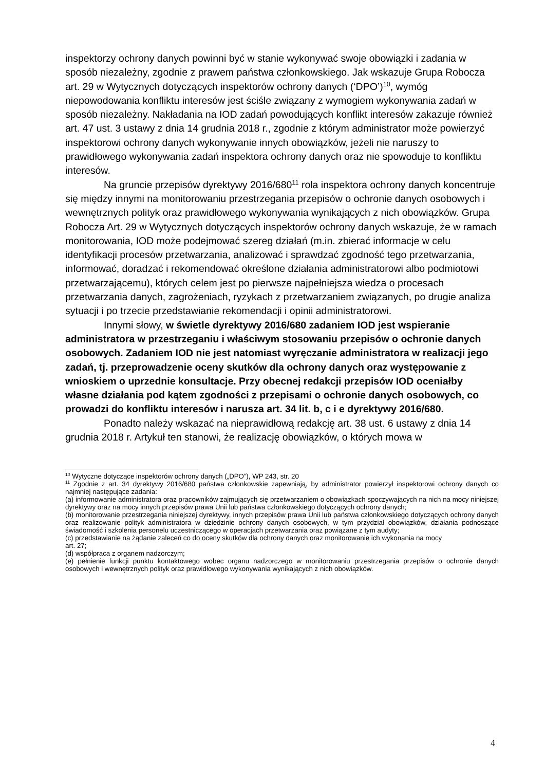inspektorzy ochrony danych powinni być w stanie wykonywać swoje obowiązki i zadania w sposób niezależny, zgodnie z prawem państwa członkowskiego. Jak wskazuje Grupa Robocza art. 29 w Wytycznych dotyczących inspektorów ochrony danych (‘DPO’)<sup>10</sup>, wymóg niepowodowania konfliktu interesów jest ściśle związany z wymogiem wykonywania zadań w sposób niezależny. Nakładania na IOD zadań powodujących konflikt interesów zakazuje również art. 47 ust. 3 ustawy z dnia 14 grudnia 2018 r., zgodnie z którym administrator może powierzyć inspektorowi ochrony danych wykonywanie innych obowiązków, jeżeli nie naruszy to prawidłowego wykonywania zadań inspektora ochrony danych oraz nie spowoduje to konfliktu interesów.
Na gruncie przepisów dyrektywy 2016/680<sup>11</sup> rola inspektora ochrony danych koncentruje się między innymi na monitorowaniu przestrzegania przepisów o ochronie danych osobowych i wewnętrznych polityk oraz prawidłowego wykonywania wynikających z nich obowiązków. Grupa Robocza Art. 29 w Wytycznych dotyczących inspektorów ochrony danych wskazuje, że w ramach monitorowania, IOD może podejmować szereg działań (m.in. zbierać informacje w celu identyfikacji procesów przetwarzania, analizować i sprawdzać zgodność tego przetwarzania, informować, doradzać i rekomendować określone działania administratorowi albo podmiotowi przetwarzającemu), których celem jest po pierwsze najpełniejsza wiedza o procesach przetwarzania danych, zagrożeniach, ryzykach z przetwarzaniem związanych, po drugie analiza sytuacji i po trzecie przedstawianie rekomendacji i opinii administratorowi.
Innymi słowy, w świetle dyrektywy 2016/680 zadaniem IOD jest wspieranie administratora w przestrzeganiu i właściwym stosowaniu przepisów o ochronie danych osobowych. Zadaniem IOD nie jest natomiast wyręczanie administratora w realizacji jego zadań, tj. przeprowadzenie oceny skutków dla ochrony danych oraz występowanie z wnioskiem o uprzednie konsultacje. Przy obecnej redakcji przepisów IOD oceniałby własne działania pod kątem zgodności z przepisami o ochronie danych osobowych, co prowadzi do konfliktu interesów i narusza art. 34 lit. b, c i e dyrektywy 2016/680.
Ponadto należy wskazać na nieprawidłową redakcję art. 38 ust. 6 ustawy z dnia 14 grudnia 2018 r. Artykuł ten stanowi, że realizację obowiązków, o których mowa w
<sup>10</sup> Wytyczne dotyczące inspektorów ochrony danych („DPO”), WP 243, str. 20
<sup>11</sup> Zgodnie z art. 34 dyrektywy 2016/680 państwa członkowskie zapewniają, by administrator powierzył inspektorowi ochrony danych co najmniej następujące zadania:
(a) informowanie administratora oraz pracowników zajmujących się przetwarzaniem o obowiązkach spoczywających na nich na mocy niniejszej dyrektywy oraz na mocy innych przepisów prawa Unii lub państwa członkowskiego dotyczących ochrony danych;
(b) monitorowanie przestrzegania niniejszej dyrektywy, innych przepisów prawa Unii lub państwa członkowskiego dotyczących ochrony danych oraz realizowanie polityk administratora w dziedzinie ochrony danych osobowych, w tym przydział obowiązków, działania podnoszące świadomość i szkolenia personelu uczestniczącego w operacjach przetwarzania oraz powiązane z tym audyty;
(c) przedstawianie na żądanie zaleceń co do oceny skutków dla ochrony danych oraz monitorowanie ich wykonania na mocy
art. 27;
(d) współpraca z organem nadzorczym;
(e) pełnienie funkcji punktu kontaktowego wobec organu nadzorczego w monitorowaniu przestrzegania przepisów o ochronie danych osobowych i wewnętrznych polityk oraz prawidłowego wykonywania wynikających z nich obowiązków.
4